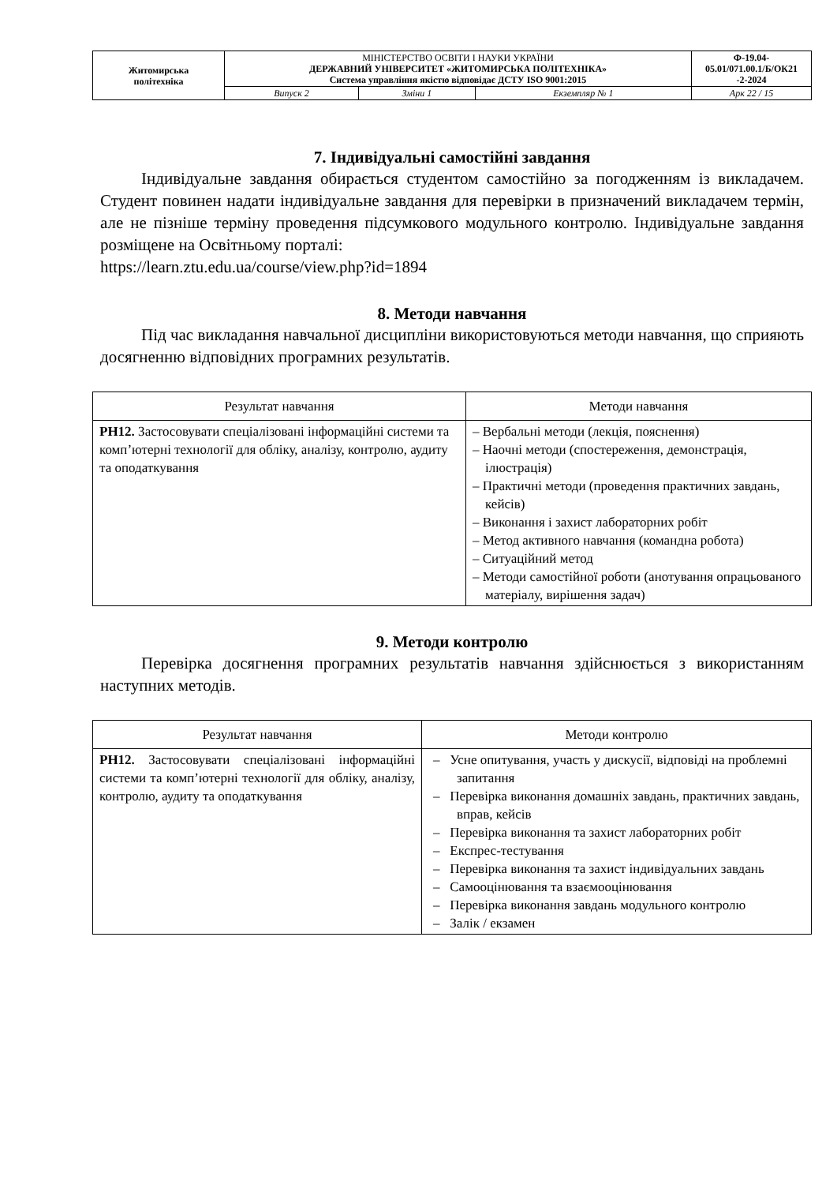| Житомирська політехніка | МІНІСТЕРСТВО ОСВІТИ І НАУКИ УКРАЇНИ ДЕРЖАВНИЙ УНІВЕРСИТЕТ «ЖИТОМИРСЬКА ПОЛІТЕХНІКА» Система управління якістю відповідає ДСТУ ISO 9001:2015 | | | Ф-19.04- 05.01/071.00.1/Б/ОК21 -2-2024 |
| | Випуск 2 | Зміни 1 | Екземпляр № 1 | Арк 22 / 15 |
7. Індивідуальні самостійні завдання
Індивідуальне завдання обирається студентом самостійно за погодженням із викладачем. Студент повинен надати індивідуальне завдання для перевірки в призначений викладачем термін, але не пізніше терміну проведення підсумкового модульного контролю. Індивідуальне завдання розміщене на Освітньому порталі:
https://learn.ztu.edu.ua/course/view.php?id=1894
8. Методи навчання
Під час викладання навчальної дисципліни використовуються методи навчання, що сприяють досягненню відповідних програмних результатів.
| Результат навчання | Методи навчання |
| --- | --- |
| РН12. Застосовувати спеціалізовані інформаційні системи та комп’ютерні технології для обліку, аналізу, контролю, аудиту та оподаткування | – Вербальні методи (лекція, пояснення) – Наочні методи (спостереження, демонстрація, ілюстрація) – Практичні методи (проведення практичних завдань, кейсів) – Виконання і захист лабораторних робіт – Метод активного навчання (командна робота) – Ситуаційний метод – Методи самостійної роботи (анотування опрацьованого матеріалу, вирішення задач) |
9. Методи контролю
Перевірка досягнення програмних результатів навчання здійснюється з використанням наступних методів.
| Результат навчання | Методи контролю |
| --- | --- |
| РН12. Застосовувати спеціалізовані інформаційні системи та комп’ютерні технології для обліку, аналізу, контролю, аудиту та оподаткування | – Усне опитування, участь у дискусії, відповіді на проблемні запитання – Перевірка виконання домашніх завдань, практичних завдань, вправ, кейсів – Перевірка виконання та захист лабораторних робіт – Експрес-тестування – Перевірка виконання та захист індивідуальних завдань – Самооцінювання та взаємооцінювання – Перевірка виконання завдань модульного контролю – Залік / екзамен |